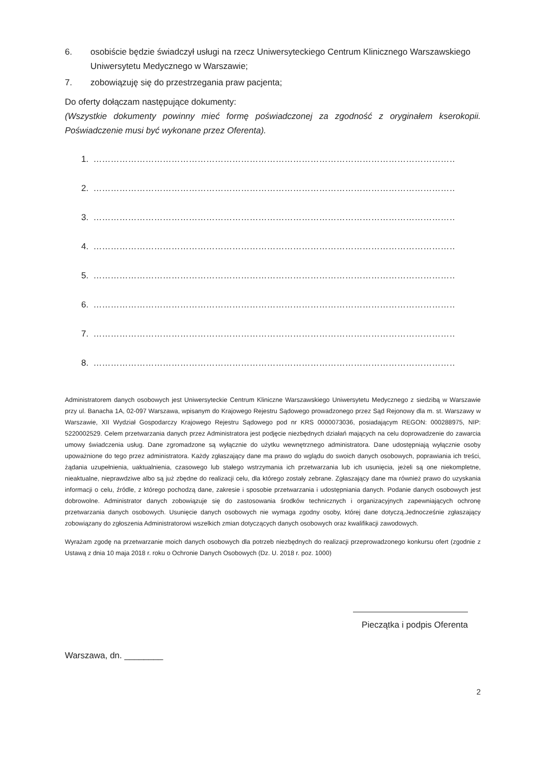6. osobiście będzie świadczył usługi na rzecz Uniwersyteckiego Centrum Klinicznego Warszawskiego Uniwersytetu Medycznego w Warszawie;
7. zobowiązuję się do przestrzegania praw pacjenta;
Do oferty dołączam następujące dokumenty:
(Wszystkie dokumenty powinny mieć formę poświadczonej za zgodność z oryginałem kserokopii. Poświadczenie musi być wykonane przez Oferenta).
1. …………………………………………………………………………………………………………………………………………
2. …………………………………………………………………………………………………………………………………………
3. …………………………………………………………………………………………………………………………………………
4. …………………………………………………………………………………………………………………………………………
5. …………………………………………………………………………………………………………………………………………
6. …………………………………………………………………………………………………………………………………………
7. …………………………………………………………………………………………………………………………………………
8. …………………………………………………………………………………………………………………………………………
Administratorem danych osobowych jest Uniwersyteckie Centrum Kliniczne Warszawskiego Uniwersytetu Medycznego z siedzibą w Warszawie przy ul. Banacha 1A, 02-097 Warszawa, wpisanym do Krajowego Rejestru Sądowego prowadzonego przez Sąd Rejonowy dla m. st. Warszawy w Warszawie, XII Wydział Gospodarczy Krajowego Rejestru Sądowego pod nr KRS 0000073036, posiadającym REGON: 000288975, NIP: 5220002529. Celem przetwarzania danych przez Administratora jest podjęcie niezbędnych działań mających na celu doprowadzenie do zawarcia umowy świadczenia usług. Dane zgromadzone są wyłącznie do użytku wewnętrznego administratora. Dane udostępniają wyłącznie osoby upoważnione do tego przez administratora. Każdy zgłaszający dane ma prawo do wglądu do swoich danych osobowych, poprawiania ich treści, żądania uzupełnienia, uaktualnienia, czasowego lub stałego wstrzymania ich przetwarzania lub ich usunięcia, jeżeli są one niekompletne, nieaktualne, nieprawdziwe albo są już zbędne do realizacji celu, dla którego zostały zebrane. Zgłaszający dane ma również prawo do uzyskania informacji o celu, źródle, z którego pochodzą dane, zakresie i sposobie przetwarzania i udostępniania danych. Podanie danych osobowych jest dobrowolne. Administrator danych zobowiązuje się do zastosowania środków technicznych i organizacyjnych zapewniających ochronę przetwarzania danych osobowych. Usunięcie danych osobowych nie wymaga zgodny osoby, której dane dotyczą.Jednocześnie zgłaszający zobowiązany do zgłoszenia Administratorowi wszelkich zmian dotyczących danych osobowych oraz kwalifikacji zawodowych.
Wyrażam zgodę na przetwarzanie moich danych osobowych dla potrzeb niezbędnych do realizacji przeprowadzonego konkursu ofert (zgodnie z Ustawą z dnia 10 maja 2018 r. roku o Ochronie Danych Osobowych (Dz. U. 2018 r. poz. 1000)
Pieczątka i podpis Oferenta
Warszawa, dn. ________
2